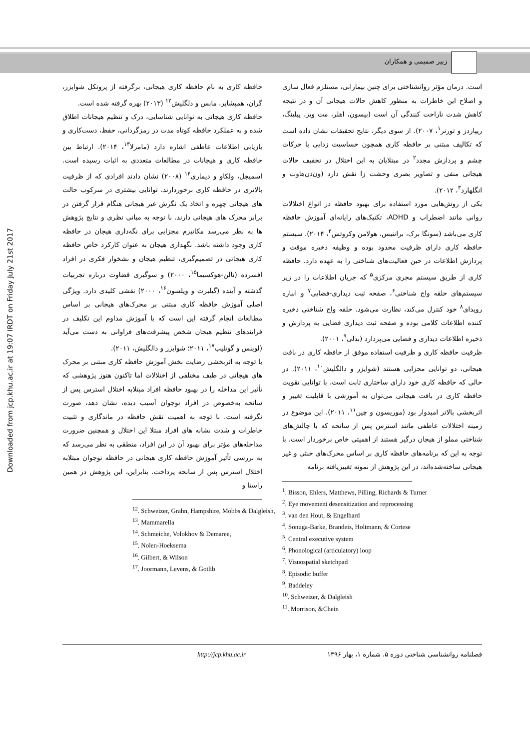زبیر صمیمی و همکاران
Downloaded from jcp.khu.ac.ir at 19:07 IRDT on Friday July 21st 2017
است. درمان مؤثر روانشناختی برای چنین بیمارانی، مستلزم فعال سازی و اصلاح این خاطرات به منظور کاهش حالات هیجانی آن و در نتیجه کاهش شدت ناراحت کنندگی آن است (بیسون، اهلر، مت ویز، پیلینگ، ریپاردز و تورنر<sup>۱</sup>، ۲۰۰۷). از سوی دیگر، نتایج تحقیقات نشان داده است که تکالیف مبتنی بر حافظه کاری همچون حساسیت زدایی با حرکات چشم و پردازش مجدد<sup>۲</sup> در مبتلایان به این اختلال در تخفیف حالات هیجانی منفی و تصاویر بصری وحشت زا نقش دارد (ون‌دن‌هاوت و انگلهارد<sup>۳</sup>، ۲۰۱۲).
یکی از روش‌هایی مورد استفاده برای بهبود حافظه در انواع اختلالات روانی مانند اضطراب و ADHD، تکنیک‌های رایانه‌ای آموزش حافظه کاری می‌باشد (سونگا برک، برانتیس، هولامن وکروتس<sup>۴</sup>، ۲۰۱۴). سیستم حافظه کاری دارای ظرفیت محدود بوده و وظیفه ذخیره موقت و پردازش اطلاعات در حین فعالیت‌های شناختی را به عهده دارد. حافظه کاری از طریق سیستم مجری مرکزی<sup>۵</sup> که جریان اطلاعات را در زیر سیستم‌های حلقه واج شناختی<sup>۶</sup>، صفحه ثبت دیداری-فضایی<sup>۷</sup> و انباره رویدای<sup>۸</sup> خود کنترل می‌کند، نظارت می‌شود. حلقه واج شناختی ذخیره کننده اطلاعات کلامی بوده و صفحه ثبت دیداری فضایی به پردازش و ذخیره اطلاعات دیداری و فضایی می‌پردازد (بدلی<sup>۹</sup>، ۲۰۰۱).
ظرفیت حافظه کاری و ظرفیت استفاده موفق از حافظه کاری در بافت هیجانی، دو توانایی مجزایی هستند (شوایزر و دالگلیش<sup>۱۰</sup>، ۲۰۱۱). در حالی که حافظه کاری خود دارای ساختاری ثابت است، با توانایی تقویت حافظه کاری در بافت هیجانی می‌توان به آموزشی با قابلیت تغییر و اثربخشی بالاتر امیدوار بود (موریسون و چین<sup>۱۱</sup>، ۲۰۱۱). این موضوع در زمینه اختلالات عاطفی مانند استرس پس از سانحه که با چالش‌های شناختی مملو از هیجان درگیر هستند از اهمیتی خاص برخوردار است. با توجه به این که برنامه‌های حافظه کاری بر اساس محرک‌های خنثی و غیر هیجانی ساخته‌شده‌اند، در این پژوهش از نمونه تغییریافته برنامه
<sup>1</sup>. Bisson, Ehlers, Matthews, Pilling, Richards & Turner
<sup>2</sup>. Eye movement desensitization and reprocessing
<sup>3</sup>. van den Hout, & Engelhard
<sup>4</sup>. Sonuga-Barke, Brandeis, Holtmann, & Cortese
<sup>5</sup>. Central executive system
<sup>6</sup>. Phonological (articulatory) loop
<sup>7</sup>. Visuospatial sketchpad
<sup>8</sup>. Episodic buffer
<sup>9</sup>. Baddeley
<sup>10</sup>. Schweizer, & Dalgleish
<sup>11</sup>. Morrison, &Chein
حافظه کاری به نام حافظه کاری هیجانی، برگرفته از پروتکل شوایزر، گران، همپشایر، مابس و دلگلیش<sup>۱۲</sup> (۲۰۱۳) بهره گرفته شده است.
حافظه کاری هیجانی به توانایی شناسایی، درک و تنظیم هیجانات اطلاق شده و به عملکرد حافظه کوتاه مدت در رمزگردانی، حفظ، دست‌کاری و بازیابی اطلاعات عاطفی اشاره دارد (مامرلا<sup>۱۳</sup>، ۲۰۱۴). ارتباط بین حافظه کاری و هیجانات در مطالعات متعددی به اثبات رسیده است. اسمیچل، ولکاو و دیماری<sup>۱۴</sup> (۲۰۰۸) نشان دادند افرادی که از ظرفیت بالاتری در حافظه کاری برخوردارند، توانایی بیشتری در سرکوب حالت های هیجانی چهره و اتخاذ یک نگرش غیر هیجانی هنگام قرار گرفتن در برابر محرک های هیجانی دارند. با توجه به مبانی نظری و نتایج پژوهش ها به نظر می‌رسد مکانیزم مجزایی برای نگه‌داری هیجان در حافظه کاری وجود داشته باشد. نگهداری هیجان به عنوان کارکرد خاص حافظه کاری هیجانی در تصمیم‌گیری، تنظیم هیجان و نشخوار فکری در افراد افسرده (نالن-هوکسیما<sup>۱۵</sup>، ۲۰۰۰) و سوگیری قضاوت درباره تجربیات گذشته و آینده (گیلبرت و ویلسون<sup>۱۶</sup>، ۲۰۰۰) نقشی کلیدی دارد. ویژگی اصلی آموزش حافظه کاری مبتنی بر محرک‌های هیجانی بر اساس مطالعات انجام گرفته این است که با آموزش مداوم این تکلیف در فرایندهای تنظیم هیجان شخص پیشرفت‌های فراوانی به دست می‌آید (لوینس و گوتلیب<sup>۱۷</sup>، ۲۰۱۱؛ شوایزر و دالگلیش، ۲۰۱۱).
با توجه به اثربخشی رضایت بخش آموزش حافظه کاری مبتنی بر محرک های هیجانی در طیف مختلفی از اختلالات اما تاکنون هنوز پژوهشی که تأثیر این مداخله را در بهبود حافظه افراد مبتلابه اختلال استرس پس از سانحه به‌خصوص در افراد نوجوان آسیب دیده، نشان دهد، صورت نگرفته است. با توجه به اهمیت نقش حافظه در ماندگاری و تثبیت خاطرات و شدت نشانه های افراد مبتلا این اختلال و همچنین ضرورت مداخله‌های مؤثر برای بهبود آن در این افراد، منطقی به نظر می‌رسد که به بررسی تأثیر آموزش حافظه کاری هیجانی در حافظه نوجوان مبتلابه اختلال استرس پس از سانحه پرداخت. بنابراین، این پژوهش در همین راستا و
<sup>12</sup>. Schweizer, Grahn, Hampshire, Mobbs & Dalgleish,
<sup>13</sup>. Mammarella
<sup>14</sup>. Schmeiche, Volokhov & Demaree,
<sup>15</sup>. Nolen-Hoeksema
<sup>16</sup>. Gilbert, & Wilson
<sup>17</sup>. Joormann, Levens, & Gotlib
http://jcp.khu.ac.ir فصلنامه روانشناسی شناختی دوره ۵، شماره ۱، بهار ۱۳۹۶